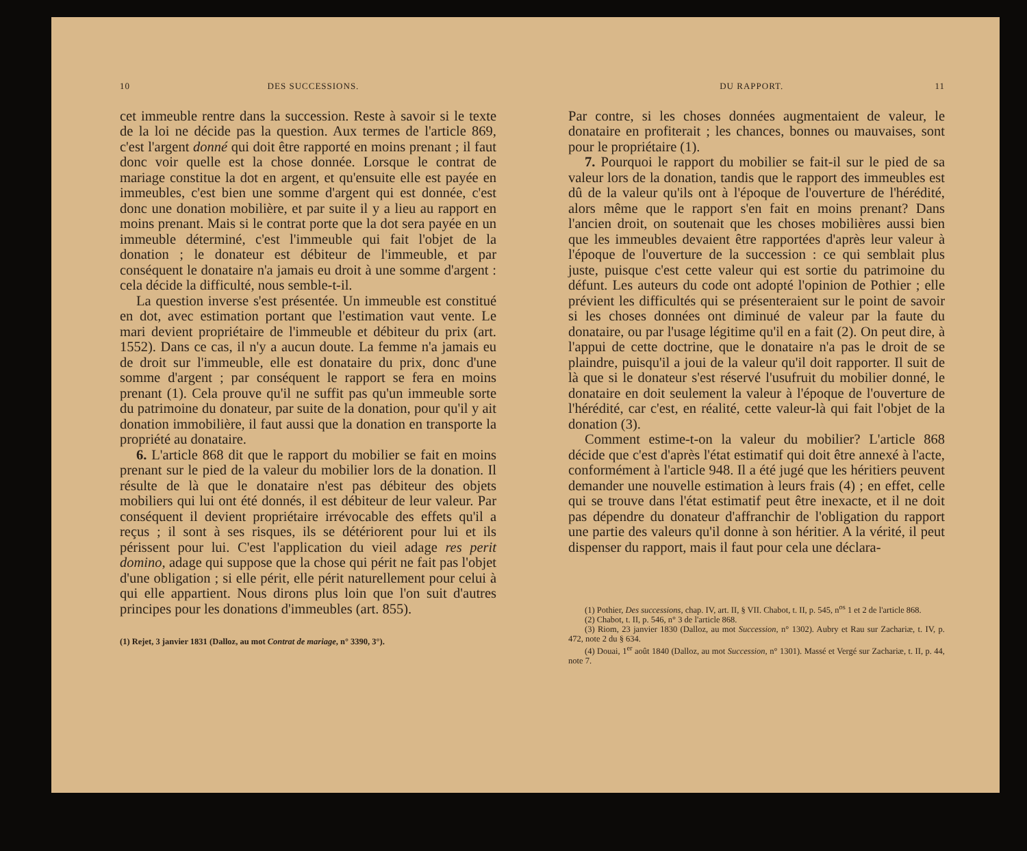10 DES SUCCESSIONS.
cet immeuble rentre dans la succession. Reste à savoir si le texte de la loi ne décide pas la question. Aux termes de l'article 869, c'est l'argent donné qui doit être rapporté en moins prenant ; il faut donc voir quelle est la chose donnée. Lorsque le contrat de mariage constitue la dot en argent, et qu'ensuite elle est payée en immeubles, c'est bien une somme d'argent qui est donnée, c'est donc une donation mobilière, et par suite il y a lieu au rapport en moins prenant. Mais si le contrat porte que la dot sera payée en un immeuble déterminé, c'est l'immeuble qui fait l'objet de la donation ; le donateur est débiteur de l'immeuble, et par conséquent le donataire n'a jamais eu droit à une somme d'argent : cela décide la difficulté, nous semble-t-il.
La question inverse s'est présentée. Un immeuble est constitué en dot, avec estimation portant que l'estimation vaut vente. Le mari devient propriétaire de l'immeuble et débiteur du prix (art. 1552). Dans ce cas, il n'y a aucun doute. La femme n'a jamais eu de droit sur l'immeuble, elle est donataire du prix, donc d'une somme d'argent ; par conséquent le rapport se fera en moins prenant (1). Cela prouve qu'il ne suffit pas qu'un immeuble sorte du patrimoine du donateur, par suite de la donation, pour qu'il y ait donation immobilière, il faut aussi que la donation en transporte la propriété au donataire.
6. L'article 868 dit que le rapport du mobilier se fait en moins prenant sur le pied de la valeur du mobilier lors de la donation. Il résulte de là que le donataire n'est pas débiteur des objets mobiliers qui lui ont été donnés, il est débiteur de leur valeur. Par conséquent il devient propriétaire irrévocable des effets qu'il a reçus ; il sont à ses risques, ils se détériorent pour lui et ils périssent pour lui. C'est l'application du vieil adage res perit domino, adage qui suppose que la chose qui périt ne fait pas l'objet d'une obligation ; si elle périt, elle périt naturellement pour celui à qui elle appartient. Nous dirons plus loin que l'on suit d'autres principes pour les donations d'immeubles (art. 855).
(1) Rejet, 3 janvier 1831 (Dalloz, au mot Contrat de mariage, n° 3390, 3°).
DU RAPPORT. 11
Par contre, si les choses données augmentaient de valeur, le donataire en profiterait ; les chances, bonnes ou mauvaises, sont pour le propriétaire (1).
7. Pourquoi le rapport du mobilier se fait-il sur le pied de sa valeur lors de la donation, tandis que le rapport des immeubles est dû de la valeur qu'ils ont à l'époque de l'ouverture de l'hérédité, alors même que le rapport s'en fait en moins prenant? Dans l'ancien droit, on soutenait que les choses mobilières aussi bien que les immeubles devaient être rapportées d'après leur valeur à l'époque de l'ouverture de la succession : ce qui semblait plus juste, puisque c'est cette valeur qui est sortie du patrimoine du défunt. Les auteurs du code ont adopté l'opinion de Pothier ; elle prévient les difficultés qui se présenteraient sur le point de savoir si les choses données ont diminué de valeur par la faute du donataire, ou par l'usage légitime qu'il en a fait (2). On peut dire, à l'appui de cette doctrine, que le donataire n'a pas le droit de se plaindre, puisqu'il a joui de la valeur qu'il doit rapporter. Il suit de là que si le donateur s'est réservé l'usufruit du mobilier donné, le donataire en doit seulement la valeur à l'époque de l'ouverture de l'hérédité, car c'est, en réalité, cette valeur-là qui fait l'objet de la donation (3).
Comment estime-t-on la valeur du mobilier? L'article 868 décide que c'est d'après l'état estimatif qui doit être annexé à l'acte, conformément à l'article 948. Il a été jugé que les héritiers peuvent demander une nouvelle estimation à leurs frais (4) ; en effet, celle qui se trouve dans l'état estimatif peut être inexacte, et il ne doit pas dépendre du donateur d'affranchir de l'obligation du rapport une partie des valeurs qu'il donne à son héritier. A la vérité, il peut dispenser du rapport, mais il faut pour cela une déclara-
(1) Pothier, Des successions, chap. IV, art. II, § VII. Chabot, t. II, p. 545, n<sup>os</sup> 1 et 2 de l'article 868.
(2) Chabot, t. II, p. 546, n° 3 de l'article 868.
(3) Riom, 23 janvier 1830 (Dalloz, au mot Succession, n° 1302). Aubry et Rau sur Zachariæ, t. IV, p. 472, note 2 du § 634.
(4) Douai, 1<sup>er</sup> août 1840 (Dalloz, au mot Succession, n° 1301). Massé et Vergé sur Zachariæ, t. II, p. 44, note 7.